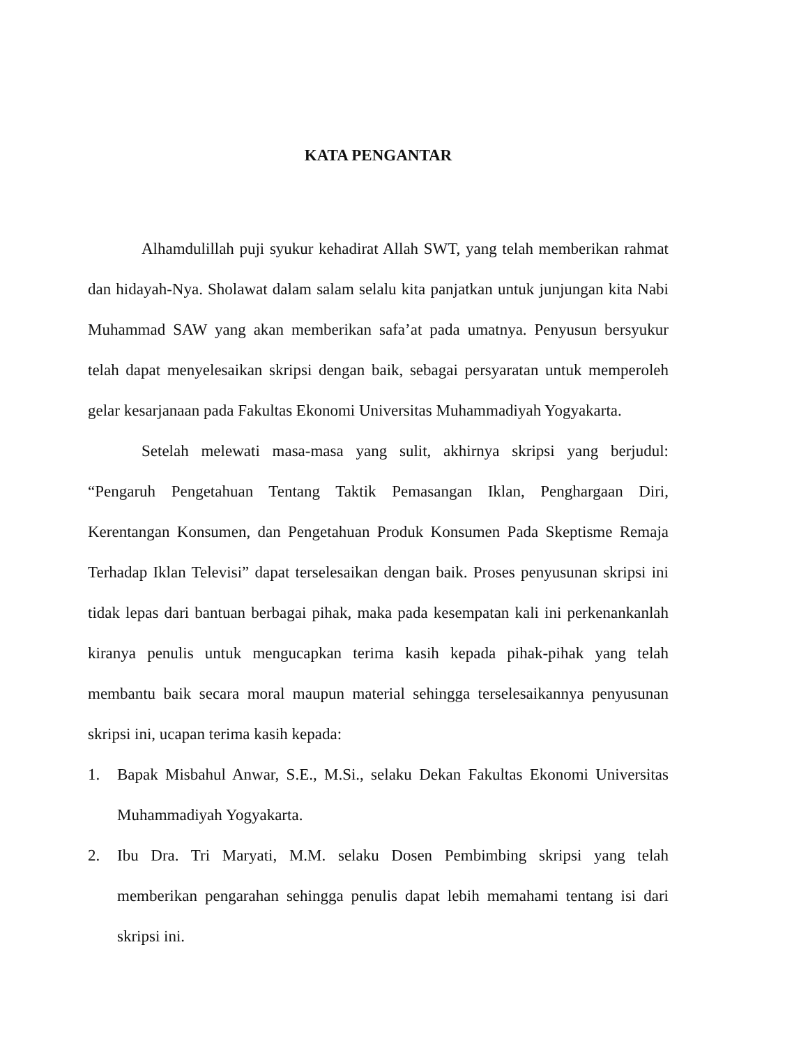KATA PENGANTAR
Alhamdulillah puji syukur kehadirat Allah SWT, yang telah memberikan rahmat dan hidayah-Nya. Sholawat dalam salam selalu kita panjatkan untuk junjungan kita Nabi Muhammad SAW yang akan memberikan safa’at pada umatnya. Penyusun bersyukur telah dapat menyelesaikan skripsi dengan baik, sebagai persyaratan untuk memperoleh gelar kesarjanaan pada Fakultas Ekonomi Universitas Muhammadiyah Yogyakarta.
Setelah melewati masa-masa yang sulit, akhirnya skripsi yang berjudul: “Pengaruh Pengetahuan Tentang Taktik Pemasangan Iklan, Penghargaan Diri, Kerentangan Konsumen, dan Pengetahuan Produk Konsumen Pada Skeptisme Remaja Terhadap Iklan Televisi” dapat terselesaikan dengan baik. Proses penyusunan skripsi ini tidak lepas dari bantuan berbagai pihak, maka pada kesempatan kali ini perkenankanlah kiranya penulis untuk mengucapkan terima kasih kepada pihak-pihak yang telah membantu baik secara moral maupun material sehingga terselesaikannya penyusunan skripsi ini, ucapan terima kasih kepada:
1. Bapak Misbahul Anwar, S.E., M.Si., selaku Dekan Fakultas Ekonomi Universitas Muhammadiyah Yogyakarta.
2. Ibu Dra. Tri Maryati, M.M. selaku Dosen Pembimbing skripsi yang telah memberikan pengarahan sehingga penulis dapat lebih memahami tentang isi dari skripsi ini.